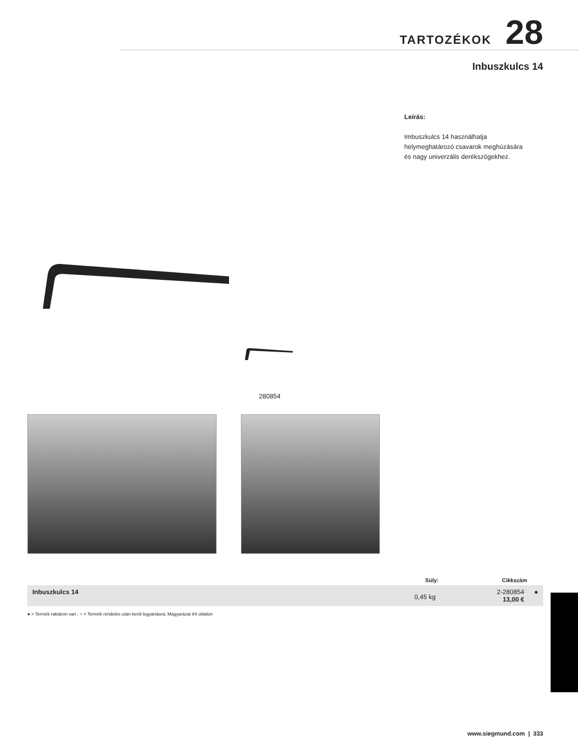TARTOZÉKOK 28
Inbuszkulcs 14
Leírás:
Imbuszkulcs 14 használhatja helymeghatározó csavarok meghúzására és nagy univerzális derékszögekhez.
280854
| | Súly: | Cikkszám | |
| --- | --- | --- | --- |
| Inbuszkulcs 14 | 0,45 kg | 2-280854 13,00 € | ● |
● = Termék raktáron van ; ○ = Termék rendelés után kerül legyártásra; Magyarázat 84 oldalon
www.siegmund.com | 333